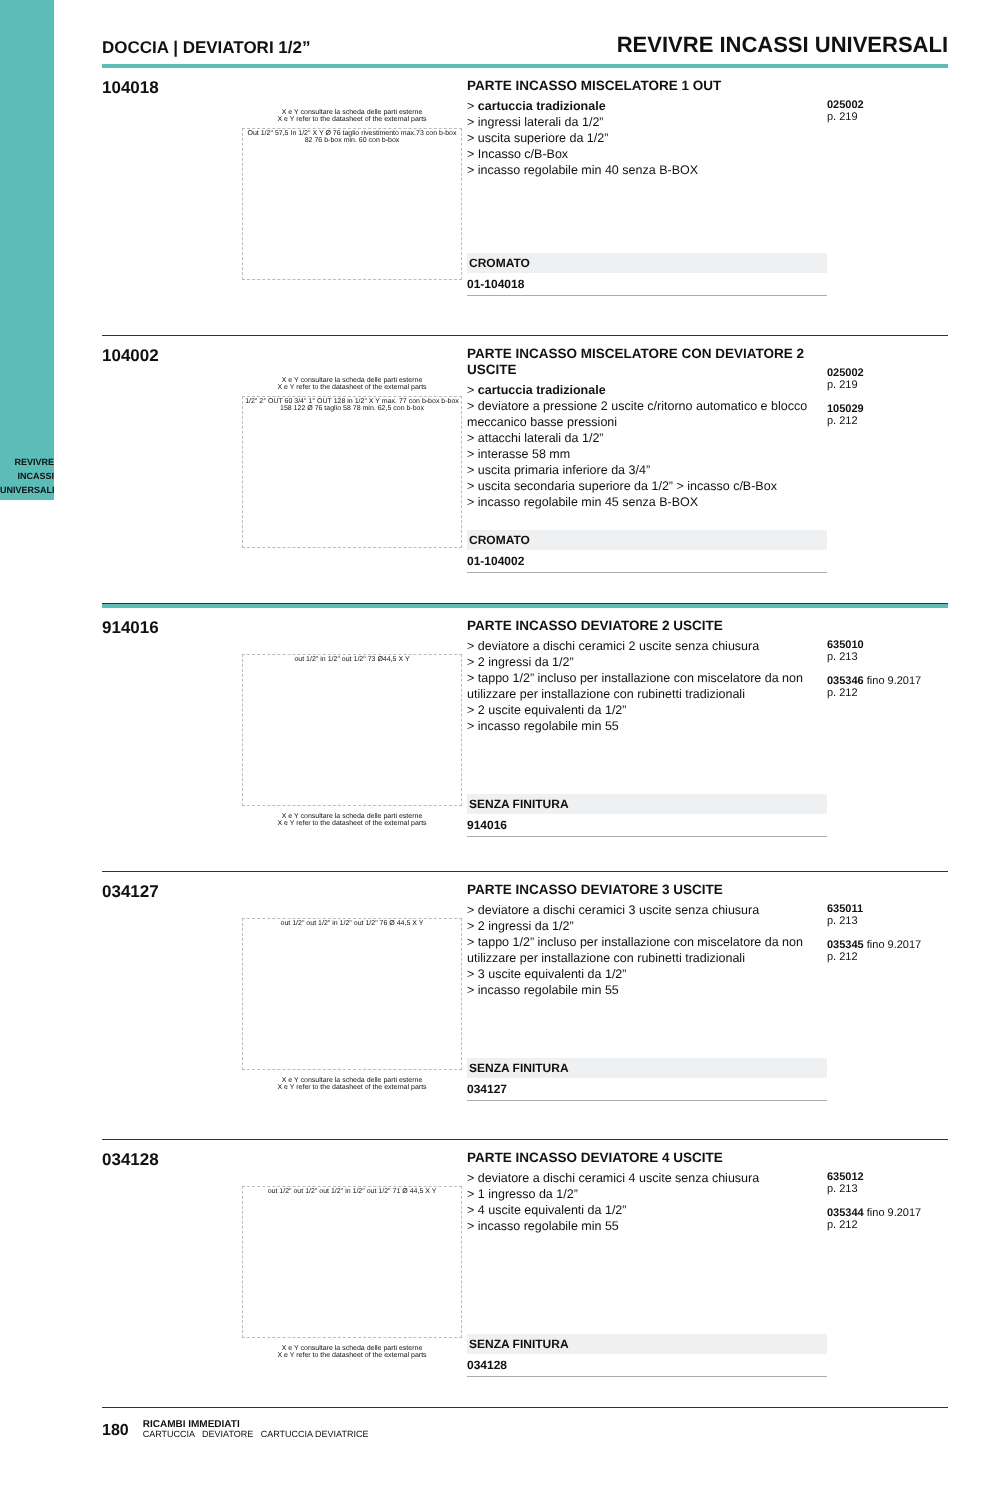REVIVRE
INCASSI
UNIVERSALI
DOCCIA | DEVIATORI 1/2” REVIVRE INCASSI UNIVERSALI
104018
X e Y consultare la scheda delle parti esterne
X e Y refer to the datasheet of the external parts
Out 1/2" 57,5 In 1/2" X Y Ø 76 taglio rivestimento max.73 con b-box 82 76 b-box min. 60 con b-box
PARTE INCASSO MISCELATORE 1 OUT
> cartuccia tradizionale
> ingressi laterali da 1/2”
> uscita superiore da 1/2”
> Incasso c/B-Box
> incasso regolabile min 40 senza B-BOX
CROMATO
01-104018
025002
p. 219
104002
X e Y consultare la scheda delle parti esterne
X e Y refer to the datasheet of the external parts
1/2" 2° OUT 60 3/4" 1° OUT 128 in 1/2" X Y max. 77 con b-box b-box 158 122 Ø 76 taglio 58 78 min. 62,5 con b-box
PARTE INCASSO MISCELATORE CON DEVIATORE 2 USCITE
> cartuccia tradizionale
> deviatore a pressione 2 uscite c/ritorno automatico e blocco meccanico basse pressioni
> attacchi laterali da 1/2”
> interasse 58 mm
> uscita primaria inferiore da 3/4”
> uscita secondaria superiore da 1/2” > incasso c/B-Box
> incasso regolabile min 45 senza B-BOX
CROMATO
01-104002
025002
p. 219
105029
p. 212
914016
out 1/2" in 1/2" out 1/2" 73 Ø44,5 X Y
X e Y consultare la scheda delle parti esterne
X e Y refer to the datasheet of the external parts
PARTE INCASSO DEVIATORE 2 USCITE
> deviatore a dischi ceramici 2 uscite senza chiusura
> 2 ingressi da 1/2”
> tappo 1/2” incluso per installazione con miscelatore da non utilizzare per installazione con rubinetti tradizionali
> 2 uscite equivalenti da 1/2”
> incasso regolabile min 55
SENZA FINITURA
914016
635010
p. 213
035346 fino 9.2017
p. 212
034127
out 1/2" out 1/2" in 1/2" out 1/2" 76 Ø 44,5 X Y
X e Y consultare la scheda delle parti esterne
X e Y refer to the datasheet of the external parts
PARTE INCASSO DEVIATORE 3 USCITE
> deviatore a dischi ceramici 3 uscite senza chiusura
> 2 ingressi da 1/2”
> tappo 1/2” incluso per installazione con miscelatore da non utilizzare per installazione con rubinetti tradizionali
> 3 uscite equivalenti da 1/2”
> incasso regolabile min 55
SENZA FINITURA
034127
635011
p. 213
035345 fino 9.2017
p. 212
034128
out 1/2" out 1/2" out 1/2" in 1/2" out 1/2" 71 Ø 44,5 X Y
X e Y consultare la scheda delle parti esterne
X e Y refer to the datasheet of the external parts
PARTE INCASSO DEVIATORE 4 USCITE
> deviatore a dischi ceramici 4 uscite senza chiusura
> 1 ingresso da 1/2”
> 4 uscite equivalenti da 1/2”
> incasso regolabile min 55
SENZA FINITURA
034128
635012
p. 213
035344 fino 9.2017
p. 212
180
RICAMBI IMMEDIATI
CARTUCCIA DEVIATORE CARTUCCIA DEVIATRICE